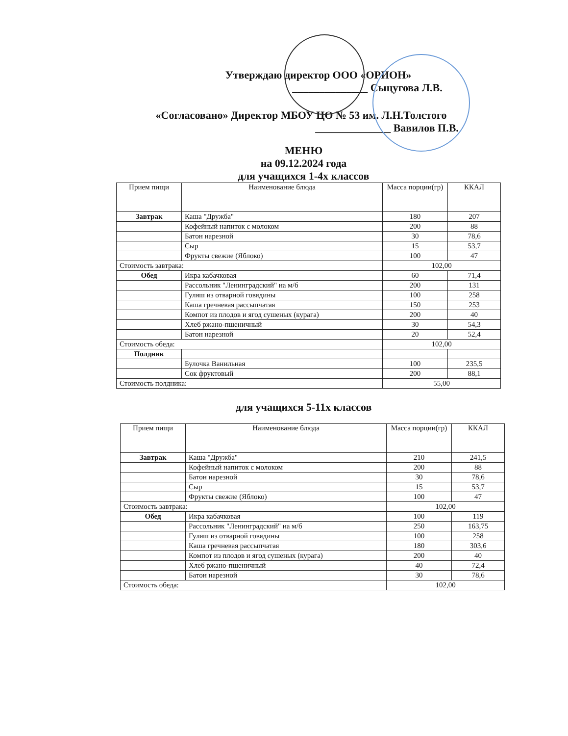Утверждаю директор ООО «ОРИОН»
______________ Сыцугова Л.В.
«Согласовано» Директор МБОУ ЦО № 53 им. Л.Н.Толстого
______________ Вавилов П.В.
МЕНЮ
на 09.12.2024 года
для учащихся 1-4х классов
| Прием пищи | Наименование блюда | Масса порции(гр) | ККАЛ |
| --- | --- | --- | --- |
| Завтрак | Каша "Дружба" | 180 | 207 |
| | Кофейный напиток с молоком | 200 | 88 |
| | Батон нарезной | 30 | 78,6 |
| | Сыр | 15 | 53,7 |
| | Фрукты свежие (Яблоко) | 100 | 47 |
| Стоимость завтрака: | | 102,00 | |
| Обед | Икра кабачковая | 60 | 71,4 |
| | Рассольник "Ленинградский" на м/б | 200 | 131 |
| | Гуляш из отварной говядины | 100 | 258 |
| | Каша гречневая рассыпчатая | 150 | 253 |
| | Компот из плодов и ягод сушеных (курага) | 200 | 40 |
| | Хлеб ржано-пшеничный | 30 | 54,3 |
| | Батон нарезной | 20 | 52,4 |
| Стоимость обеда: | | 102,00 | |
| Полдник | | | |
| | Булочка Ванильная | 100 | 235,5 |
| | Сок фруктовый | 200 | 88,1 |
| Стоимость полдника: | | 55,00 | |
для учащихся 5-11х классов
| Прием пищи | Наименование блюда | Масса порции(гр) | ККАЛ |
| --- | --- | --- | --- |
| Завтрак | Каша "Дружба" | 210 | 241,5 |
| | Кофейный напиток с молоком | 200 | 88 |
| | Батон нарезной | 30 | 78,6 |
| | Сыр | 15 | 53,7 |
| | Фрукты свежие (Яблоко) | 100 | 47 |
| Стоимость завтрака: | | 102,00 | |
| Обед | Икра кабачковая | 100 | 119 |
| | Рассольник "Ленинградский" на м/б | 250 | 163,75 |
| | Гуляш из отварной говядины | 100 | 258 |
| | Каша гречневая рассыпчатая | 180 | 303,6 |
| | Компот из плодов и ягод сушеных (курага) | 200 | 40 |
| | Хлеб ржано-пшеничный | 40 | 72,4 |
| | Батон нарезной | 30 | 78,6 |
| Стоимость обеда: | | 102,00 | |